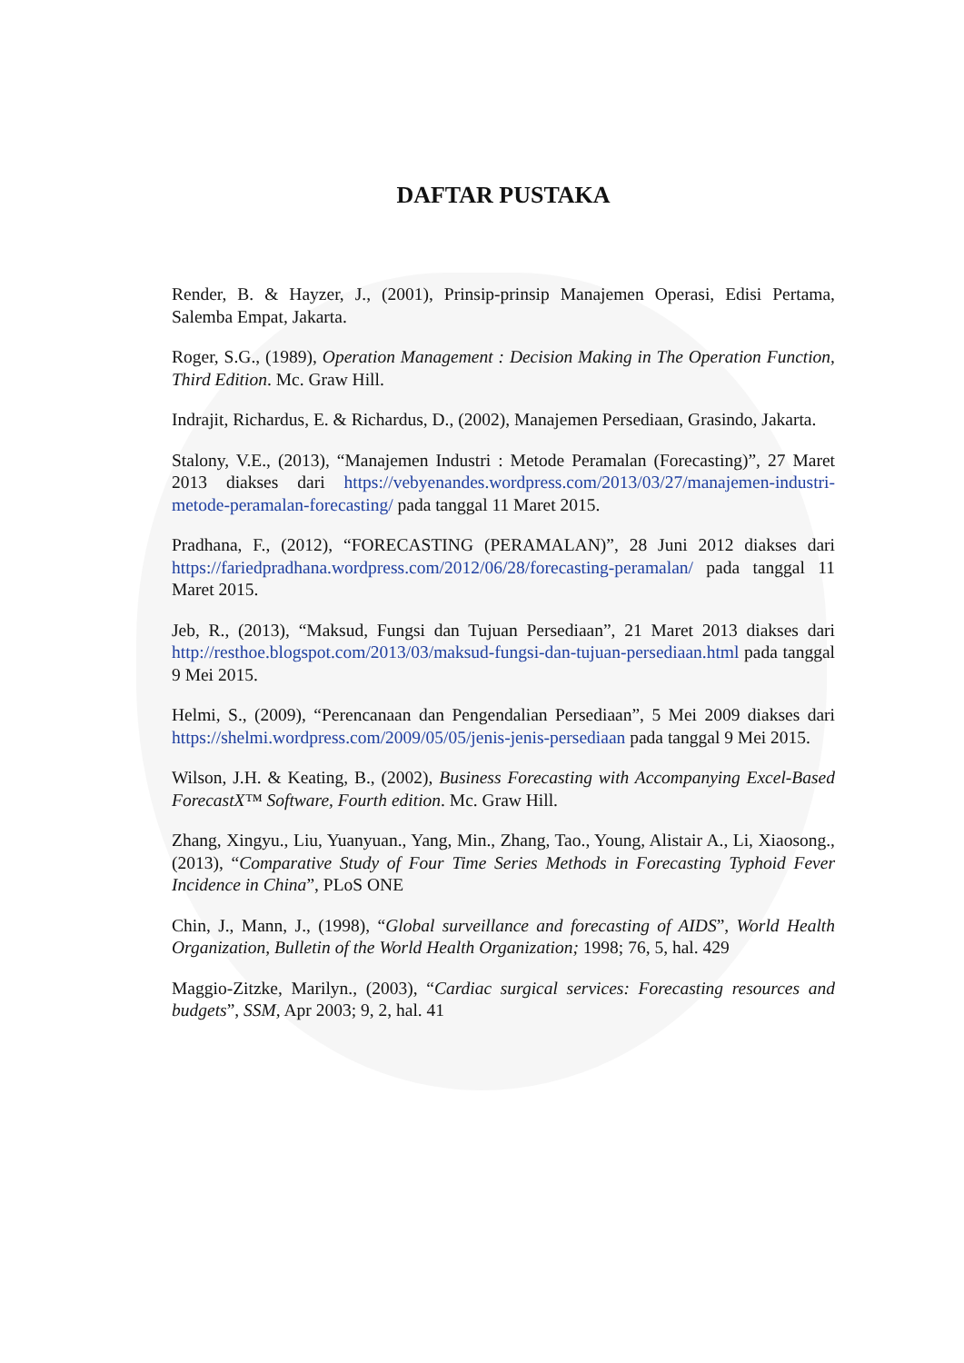DAFTAR PUSTAKA
Render, B. & Hayzer, J., (2001), Prinsip-prinsip Manajemen Operasi, Edisi Pertama, Salemba Empat, Jakarta.
Roger, S.G., (1989), Operation Management : Decision Making in The Operation Function, Third Edition. Mc. Graw Hill.
Indrajit, Richardus, E. & Richardus, D., (2002), Manajemen Persediaan, Grasindo, Jakarta.
Stalony, V.E., (2013), “Manajemen Industri : Metode Peramalan (Forecasting)”, 27 Maret 2013 diakses dari https://vebyenandes.wordpress.com/2013/03/27/manajemen-industri-metode-peramalan-forecasting/ pada tanggal 11 Maret 2015.
Pradhana, F., (2012), “FORECASTING (PERAMALAN)”, 28 Juni 2012 diakses dari https://fariedpradhana.wordpress.com/2012/06/28/forecasting-peramalan/ pada tanggal 11 Maret 2015.
Jeb, R., (2013), “Maksud, Fungsi dan Tujuan Persediaan”, 21 Maret 2013 diakses dari http://resthoe.blogspot.com/2013/03/maksud-fungsi-dan-tujuan-persediaan.html pada tanggal 9 Mei 2015.
Helmi, S., (2009), “Perencanaan dan Pengendalian Persediaan”, 5 Mei 2009 diakses dari https://shelmi.wordpress.com/2009/05/05/jenis-jenis-persediaan pada tanggal 9 Mei 2015.
Wilson, J.H. & Keating, B., (2002), Business Forecasting with Accompanying Excel-Based ForecastX™ Software, Fourth edition. Mc. Graw Hill.
Zhang, Xingyu., Liu, Yuanyuan., Yang, Min., Zhang, Tao., Young, Alistair A., Li, Xiaosong., (2013), “Comparative Study of Four Time Series Methods in Forecasting Typhoid Fever Incidence in China”, PLoS ONE
Chin, J., Mann, J., (1998), “Global surveillance and forecasting of AIDS”, World Health Organization, Bulletin of the World Health Organization; 1998; 76, 5, hal. 429
Maggio-Zitzke, Marilyn., (2003), “Cardiac surgical services: Forecasting resources and budgets”, SSM, Apr 2003; 9, 2, hal. 41